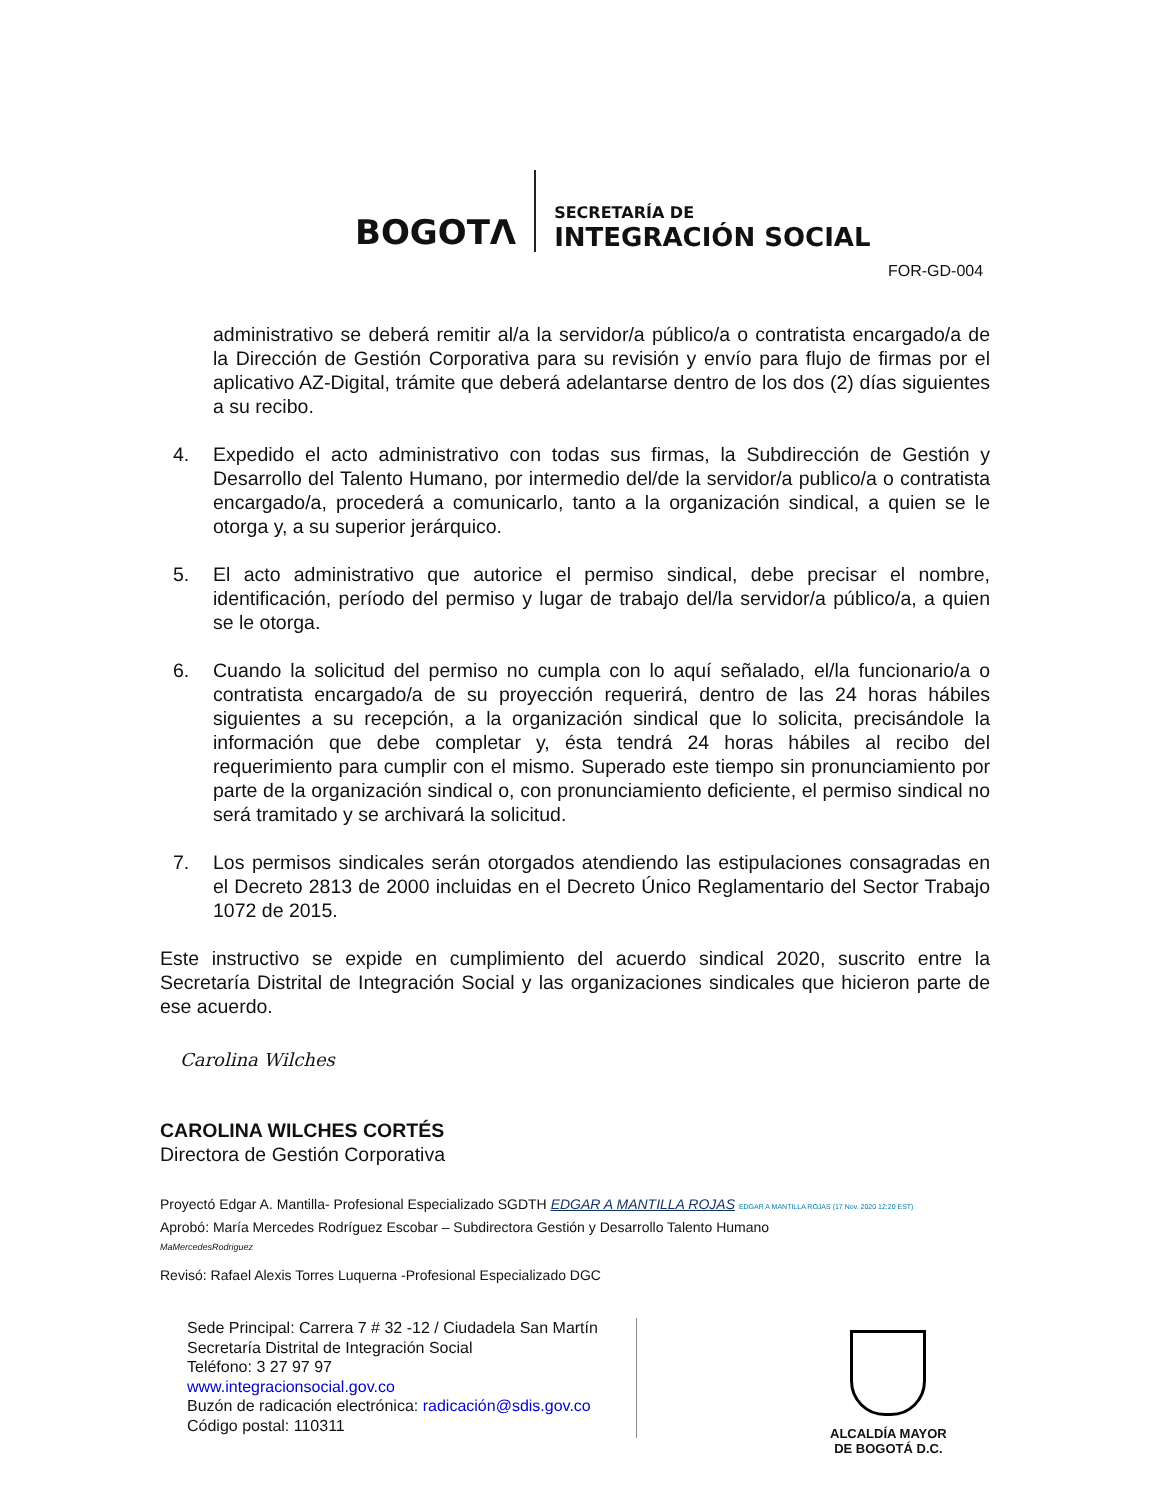BOGOTΛ
SECRETARÍA DE
INTEGRACIÓN SOCIAL
FOR-GD-004
administrativo se deberá remitir al/a la servidor/a público/a o contratista encargado/a de la Dirección de Gestión Corporativa para su revisión y envío para flujo de firmas por el aplicativo AZ-Digital, trámite que deberá adelantarse dentro de los dos (2) días siguientes a su recibo.
4. Expedido el acto administrativo con todas sus firmas, la Subdirección de Gestión y Desarrollo del Talento Humano, por intermedio del/de la servidor/a publico/a o contratista encargado/a, procederá a comunicarlo, tanto a la organización sindical, a quien se le otorga y, a su superior jerárquico.
5. El acto administrativo que autorice el permiso sindical, debe precisar el nombre, identificación, período del permiso y lugar de trabajo del/la servidor/a público/a, a quien se le otorga.
6. Cuando la solicitud del permiso no cumpla con lo aquí señalado, el/la funcionario/a o contratista encargado/a de su proyección requerirá, dentro de las 24 horas hábiles siguientes a su recepción, a la organización sindical que lo solicita, precisándole la información que debe completar y, ésta tendrá 24 horas hábiles al recibo del requerimiento para cumplir con el mismo. Superado este tiempo sin pronunciamiento por parte de la organización sindical o, con pronunciamiento deficiente, el permiso sindical no será tramitado y se archivará la solicitud.
7. Los permisos sindicales serán otorgados atendiendo las estipulaciones consagradas en el Decreto 2813 de 2000 incluidas en el Decreto Único Reglamentario del Sector Trabajo 1072 de 2015.
Este instructivo se expide en cumplimiento del acuerdo sindical 2020, suscrito entre la Secretaría Distrital de Integración Social y las organizaciones sindicales que hicieron parte de ese acuerdo.
Carolina Wilches
CAROLINA WILCHES CORTÉS
Directora de Gestión Corporativa
Proyectó Edgar A. Mantilla- Profesional Especializado SGDTH EDGAR A MANTILLA ROJAS EDGAR A MANTILLA ROJAS (17 Nov. 2020 12:20 EST)
Aprobó: María Mercedes Rodríguez Escobar – Subdirectora Gestión y Desarrollo Talento Humano
MaMercedesRodriguez
Revisó: Rafael Alexis Torres Luquerna -Profesional Especializado DGC
Sede Principal: Carrera 7 # 32 -12 / Ciudadela San Martín
Secretaría Distrital de Integración Social
Teléfono: 3 27 97 97
www.integracionsocial.gov.co
Buzón de radicación electrónica: radicación@sdis.gov.co
Código postal: 110311
ALCALDÍA MAYOR
DE BOGOTÁ D.C.